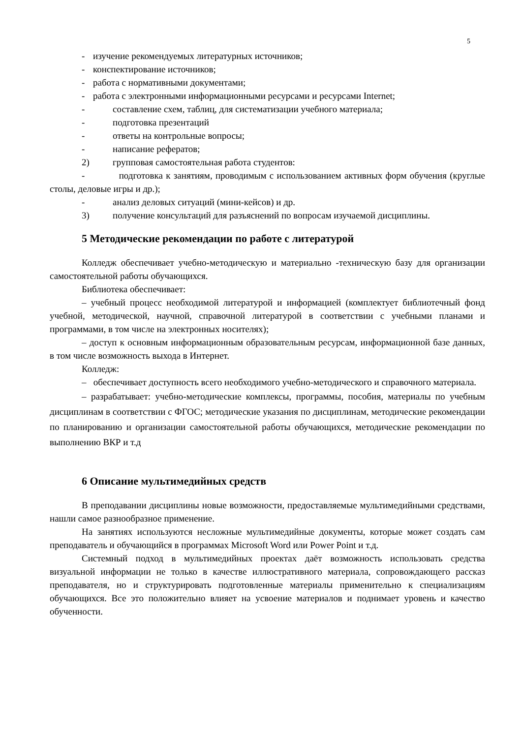5
- изучение рекомендуемых литературных источников;
- конспектирование источников;
- работа с нормативными документами;
- работа с электронными информационными ресурсами и ресурсами Internet;
- составление схем, таблиц, для систематизации учебного материала;
- подготовка презентаций
- ответы на контрольные вопросы;
- написание рефератов;
2) групповая самостоятельная работа студентов:
- подготовка к занятиям, проводимым с использованием активных форм обучения (круглые столы, деловые игры и др.);
- анализ деловых ситуаций (мини-кейсов) и др.
3) получение консультаций для разъяснений по вопросам изучаемой дисциплины.
5 Методические рекомендации по работе с литературой
Колледж обеспечивает учебно-методическую и материально -техническую базу для организации самостоятельной работы обучающихся.
Библиотека обеспечивает:
– учебный процесс необходимой литературой и информацией (комплектует библиотечный фонд учебной, методической, научной, справочной литературой в соответствии с учебными планами и программами, в том числе на электронных носителях);
– доступ к основным информационным образовательным ресурсам, информационной базе данных, в том числе возможность выхода в Интернет.
Колледж:
– обеспечивает доступность всего необходимого учебно-методического и справочного материала.
– разрабатывает: учебно-методические комплексы, программы, пособия, материалы по учебным дисциплинам в соответствии с ФГОС; методические указания по дисциплинам, методические рекомендации по планированию и организации самостоятельной работы обучающихся, методические рекомендации по выполнению ВКР и т.д
6 Описание мультимедийных средств
В преподавании дисциплины новые возможности, предоставляемые мультимедийными средствами, нашли самое разнообразное применение.
На занятиях используются несложные мультимедийные документы, которые может создать сам преподаватель и обучающийся в программах Microsoft Word или Power Point и т.д.
Системный подход в мультимедийных проектах даёт возможность использовать средства визуальной информации не только в качестве иллюстративного материала, сопровождающего рассказ преподавателя, но и структурировать подготовленные материалы применительно к специализациям обучающихся. Все это положительно влияет на усвоение материалов и поднимает уровень и качество обученности.